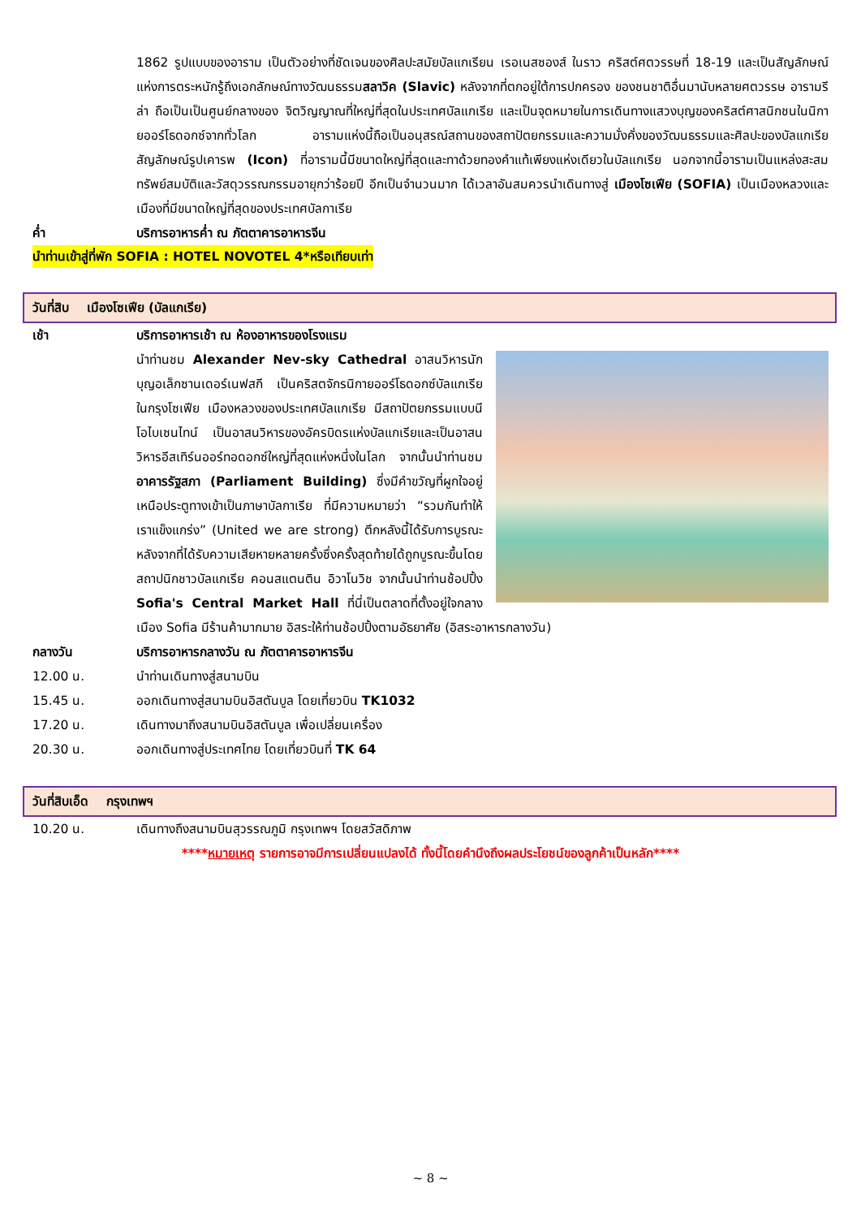1862 รูปแบบของอาราม เป็นตัวอย่างที่ชัดเจนของศิลปะสมัยบัลแกเรียน เรอเนสซองส์ ในราว คริสต์ศตวรรษที่ 18-19 และเป็นสัญลักษณ์แห่งการตระหนักรู้ถึงเอกลักษณ์ทางวัฒนธรรมสลาวิค (Slavic) หลังจากที่ตกอยู่ใต้การปกครอง ของชนชาติอื่นมานับหลายศตวรรษ อารามรีล่า ถือเป็นเป็นศูนย์กลางของ จิตวิญญาณที่ใหญ่ที่สุดในประเทศบัลแกเรีย และเป็นจุดหมายในการเดินทางแสวงบุญของคริสต์ศาสนิกชนในนิกายออร์โธดอกซ์จากทั่วโลก อารามแห่งนี้ถือเป็นอนุสรณ์สถานของสถาปัตยกรรมและความมั่งคั่งของวัฒนธรรมและศิลปะของบัลแกเรีย สัญลักษณ์รูปเคารพ (Icon) ที่อารามนี้มีขนาดใหญ่ที่สุดและทาด้วยทองคำแท้เพียงแห่งเดียวในบัลแกเรีย นอกจากนี้อารามเป็นแหล่งสะสมทรัพย์สมบัติและวัสดุวรรณกรรมอายุกว่าร้อยปี อีกเป็นจำนวนมาก ได้เวลาอันสมควรนำเดินทางสู่ เมืองโซเฟีย (SOFIA) เป็นเมืองหลวงและเมืองที่มีขนาดใหญ่ที่สุดของประเทศบัลกาเรีย
ค่ำ บริการอาหารค่ำ ณ ภัตตาคารอาหารจีน
นำท่านเข้าสู่ที่พัก SOFIA : HOTEL NOVOTEL 4*หรือเทียบเท่า
วันที่สิบ เมืองโซเฟีย (บัลแกเรีย)
เช้า บริการอาหารเช้า ณ ห้องอาหารของโรงแรม
นำท่านชม Alexander Nev-sky Cathedral อาสนวิหารนักบุญอเล็กซานเดอร์เนฟสกี เป็นคริสตจักรนิกายออร์โธดอกซ์บัลแกเรียในกรุงโซเฟีย เมืองหลวงของประเทศบัลแกเรีย มีสถาปัตยกรรมแบบนีโอไบเซนไทน์ เป็นอาสนวิหารของอัครบิดรแห่งบัลแกเรียและเป็นอาสนวิหารอีสเทิร์นออร์ทอดอกซ์ใหญ่ที่สุดแห่งหนึ่งในโลก จากนั้นนำท่านชม อาคารรัฐสภา (Parliament Building) ซึ่งมีคำขวัญที่ผูกใจอยู่เหนือประตูทางเข้าเป็นภาษาบัลกาเรีย ที่มีความหมายว่า “รวมกันทำให้เราแข็งแกร่ง” (United we are strong) ตึกหลังนี้ได้รับการบูรณะหลังจากที่ได้รับความเสียหายหลายครั้งซึ่งครั้งสุดท้ายได้ถูกบูรณะขึ้นโดยสถาปนิกชาวบัลแกเรีย คอนสแตนติน อิวาโนวิช จากนั้นนำท่านช้อปปิ้ง Sofia's Central Market Hall ที่นี่เป็นตลาดที่ตั้งอยู่ใจกลางเมือง Sofia มีร้านค้ามากมาย อิสระให้ท่านช้อปปิ้งตามอัธยาศัย (อิสระอาหารกลางวัน)
กลางวัน บริการอาหารกลางวัน ณ ภัตตาคารอาหารจีน
12.00 น. นำท่านเดินทางสู่สนามบิน
15.45 น. ออกเดินทางสู่สนามบินอิสตันบูล โดยเที่ยวบิน TK1032
17.20 น. เดินทางมาถึงสนามบินอิสตันบูล เพื่อเปลี่ยนเครื่อง
20.30 น. ออกเดินทางสู่ประเทศไทย โดยเที่ยวบินที่ TK 64
วันที่สิบเอ็ด กรุงเทพฯ
10.20 น. เดินทางถึงสนามบินสุวรรณภูมิ กรุงเทพฯ โดยสวัสดิภาพ
****หมายเหตุ รายการอาจมีการเปลี่ยนแปลงได้ ทั้งนี้โดยคำนึงถึงผลประโยชน์ของลูกค้าเป็นหลัก****
~ 8 ~